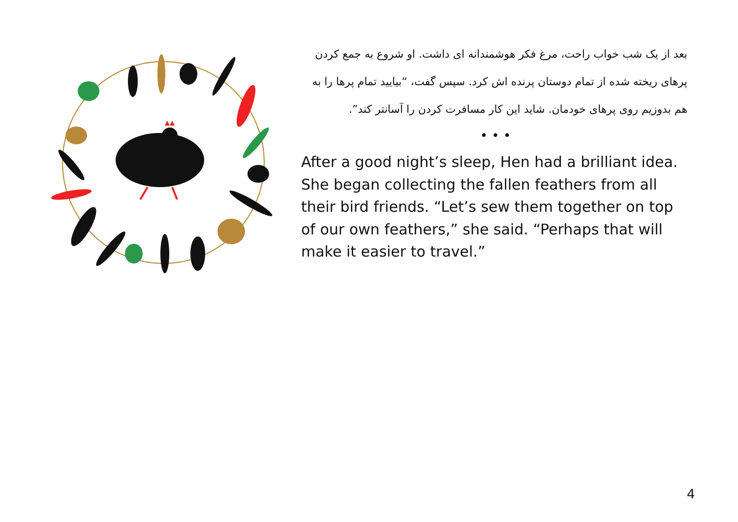بعد از یک شب خواب راحت، مرغ فکر هوشمندانه ای داشت. او شروع به جمع کردن پرهای ریخته شده از تمام دوستان پرنده اش کرد. سپس گفت، “بیایید تمام پرها را به هم بدوزیم روی پرهای خودمان. شاید این کار مسافرت کردن را آسانتر کند”.
• • •
After a good night’s sleep, Hen had a brilliant idea. She began collecting the fallen feathers from all their bird friends. “Let’s sew them together on top of our own feathers,” she said. “Perhaps that will make it easier to travel.”
4